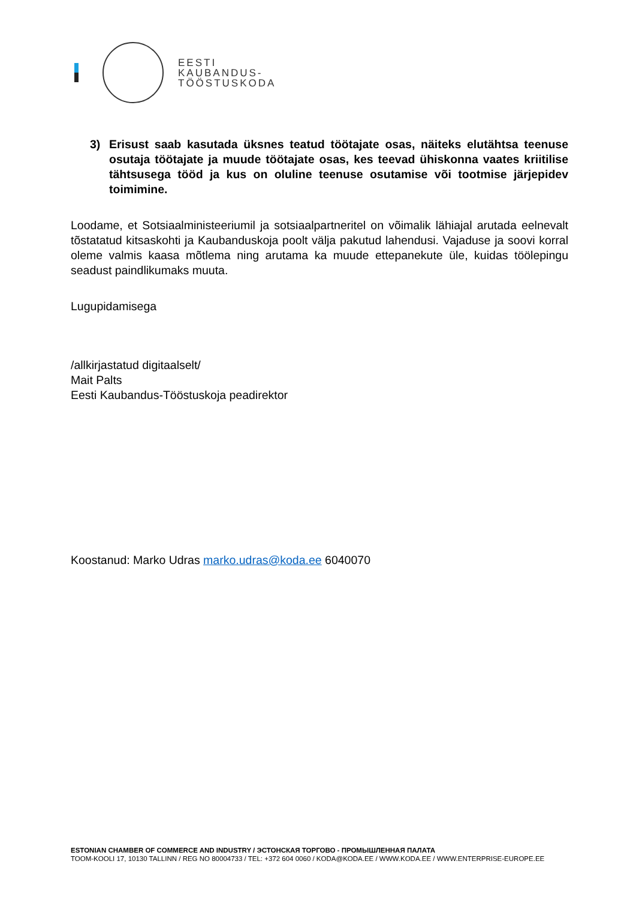EESTI
KAUBANDUS-
TÖÖSTUSKODA
3) Erisust saab kasutada üksnes teatud töötajate osas, näiteks elutähtsa teenuse osutaja töötajate ja muude töötajate osas, kes teevad ühiskonna vaates kriitilise tähtsusega tööd ja kus on oluline teenuse osutamise või tootmise järjepidev toimimine.
Loodame, et Sotsiaalministeeriumil ja sotsiaalpartneritel on võimalik lähiajal arutada eelnevalt tõstatatud kitsaskohti ja Kaubanduskoja poolt välja pakutud lahendusi. Vajaduse ja soovi korral oleme valmis kaasa mõtlema ning arutama ka muude ettepanekute üle, kuidas töölepingu seadust paindlikumaks muuta.
Lugupidamisega
/allkirjastatud digitaalselt/
Mait Palts
Eesti Kaubandus-Tööstuskoja peadirektor
Koostanud: Marko Udras marko.udras@koda.ee 6040070
ESTONIAN CHAMBER OF COMMERCE AND INDUSTRY / ЭСТОНСКАЯ ТОРГОВО - ПРОМЫШЛЕННАЯ ПАЛАТА
TOOM-KOOLI 17, 10130 TALLINN / REG NO 80004733 / TEL: +372 604 0060 / KODA@KODA.EE / WWW.KODA.EE / WWW.ENTERPRISE-EUROPE.EE